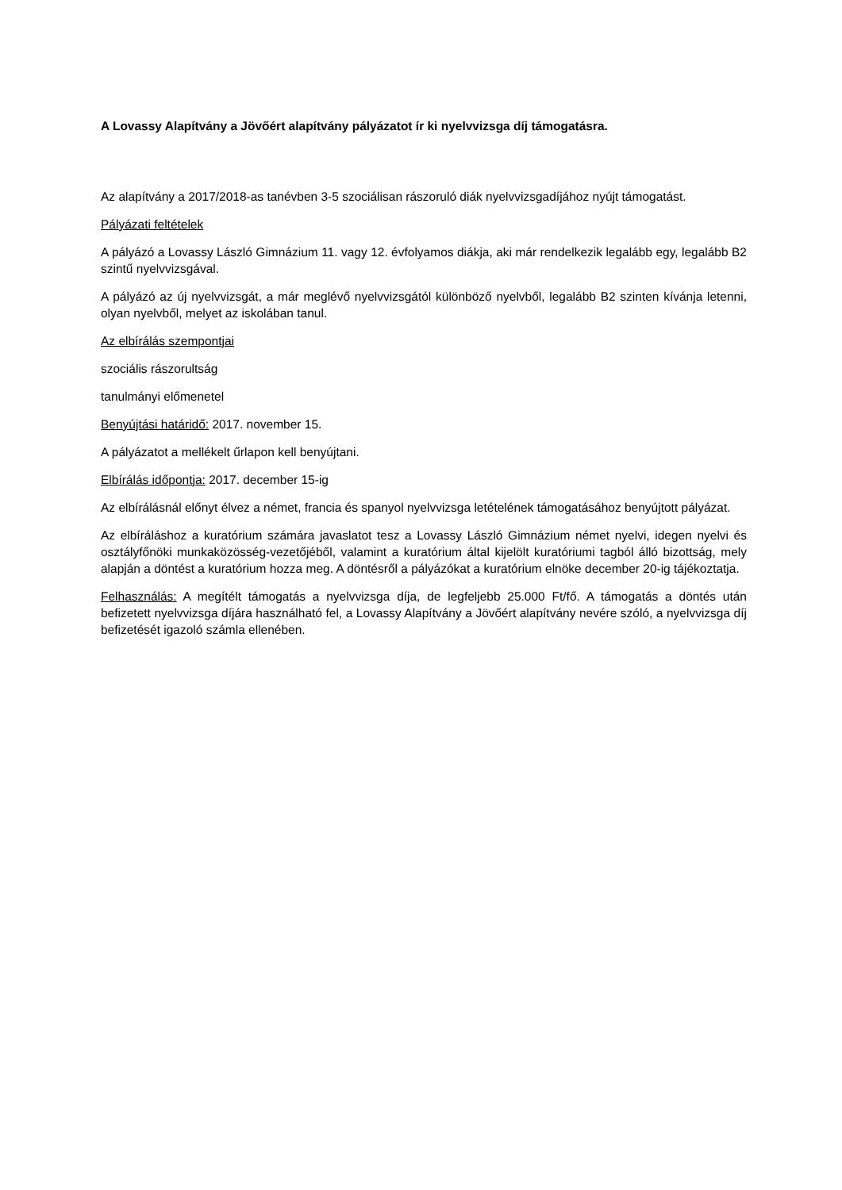A Lovassy Alapítvány a Jövőért alapítvány pályázatot ír ki nyelvvizsga díj támogatásra.
Az alapítvány a 2017/2018-as tanévben 3-5 szociálisan rászoruló diák nyelvvizsgadíjához nyújt támogatást.
Pályázati feltételek
A pályázó a Lovassy László Gimnázium 11. vagy 12. évfolyamos diákja, aki már rendelkezik legalább egy, legalább B2 szintű nyelvvizsgával.
A pályázó az új nyelvvizsgát, a már meglévő nyelvvizsgától különböző nyelvből, legalább B2 szinten kívánja letenni, olyan nyelvből, melyet az iskolában tanul.
Az elbírálás szempontjai
szociális rászorultság
tanulmányi előmenetel
Benyújtási határidő: 2017. november 15.
A pályázatot a mellékelt űrlapon kell benyújtani.
Elbírálás időpontja: 2017. december 15-ig
Az elbírálásnál előnyt élvez a német, francia és spanyol nyelvvizsga letételének támogatásához benyújtott pályázat.
Az elbíráláshoz a kuratórium számára javaslatot tesz a Lovassy László Gimnázium német nyelvi, idegen nyelvi és osztályfőnöki munkaközösség-vezetőjéből, valamint a kuratórium által kijelölt kuratóriumi tagból álló bizottság, mely alapján a döntést a kuratórium hozza meg. A döntésről a pályázókat a kuratórium elnöke december 20-ig tájékoztatja.
Felhasználás: A megítélt támogatás a nyelvvizsga díja, de legfeljebb 25.000 Ft/fő. A támogatás a döntés után befizetett nyelvvizsga díjára használható fel, a Lovassy Alapítvány a Jövőért alapítvány nevére szóló, a nyelvvizsga díj befizetését igazoló számla ellenében.